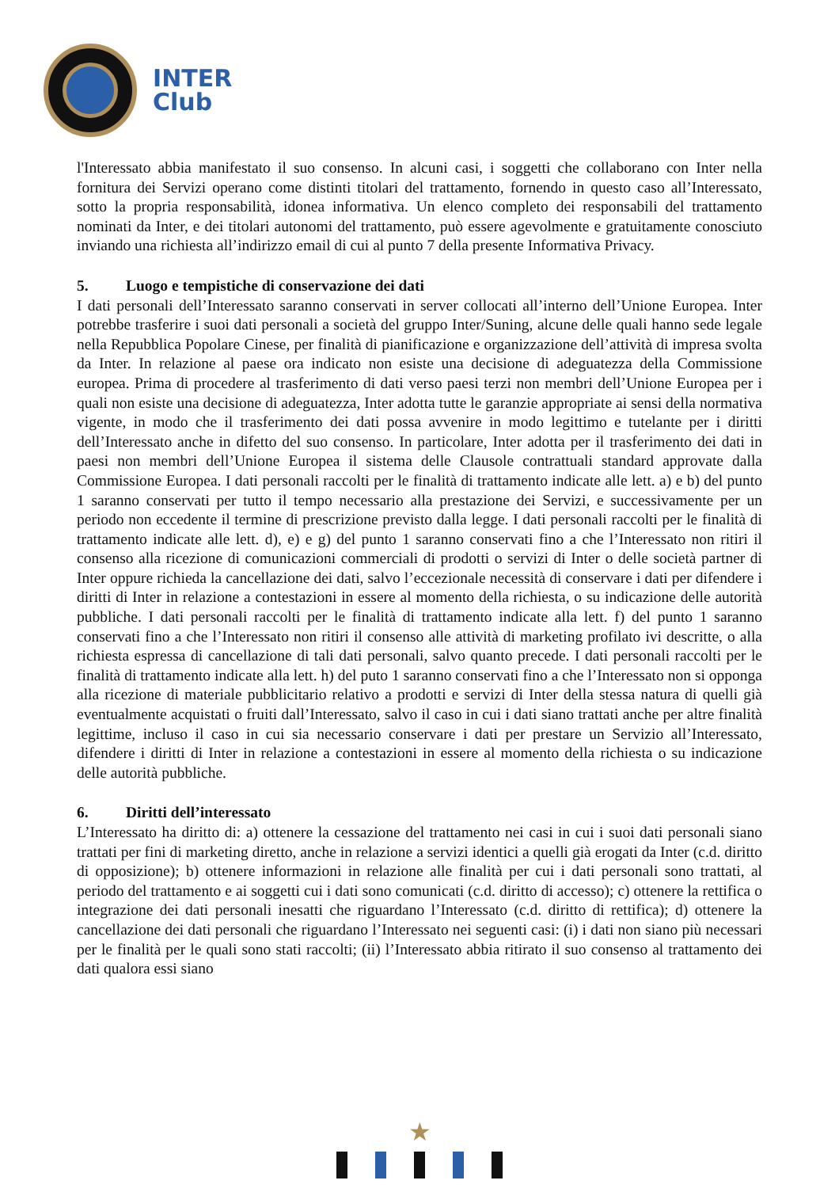INTER
Club
l'Interessato abbia manifestato il suo consenso. In alcuni casi, i soggetti che collaborano con Inter nella fornitura dei Servizi operano come distinti titolari del trattamento, fornendo in questo caso all’Interessato, sotto la propria responsabilità, idonea informativa. Un elenco completo dei responsabili del trattamento nominati da Inter, e dei titolari autonomi del trattamento, può essere agevolmente e gratuitamente conosciuto inviando una richiesta all’indirizzo email di cui al punto 7 della presente Informativa Privacy.
5. Luogo e tempistiche di conservazione dei dati
I dati personali dell’Interessato saranno conservati in server collocati all’interno dell’Unione Europea. Inter potrebbe trasferire i suoi dati personali a società del gruppo Inter/Suning, alcune delle quali hanno sede legale nella Repubblica Popolare Cinese, per finalità di pianificazione e organizzazione dell’attività di impresa svolta da Inter. In relazione al paese ora indicato non esiste una decisione di adeguatezza della Commissione europea. Prima di procedere al trasferimento di dati verso paesi terzi non membri dell’Unione Europea per i quali non esiste una decisione di adeguatezza, Inter adotta tutte le garanzie appropriate ai sensi della normativa vigente, in modo che il trasferimento dei dati possa avvenire in modo legittimo e tutelante per i diritti dell’Interessato anche in difetto del suo consenso. In particolare, Inter adotta per il trasferimento dei dati in paesi non membri dell’Unione Europea il sistema delle Clausole contrattuali standard approvate dalla Commissione Europea. I dati personali raccolti per le finalità di trattamento indicate alle lett. a) e b) del punto 1 saranno conservati per tutto il tempo necessario alla prestazione dei Servizi, e successivamente per un periodo non eccedente il termine di prescrizione previsto dalla legge. I dati personali raccolti per le finalità di trattamento indicate alle lett. d), e) e g) del punto 1 saranno conservati fino a che l’Interessato non ritiri il consenso alla ricezione di comunicazioni commerciali di prodotti o servizi di Inter o delle società partner di Inter oppure richieda la cancellazione dei dati, salvo l’eccezionale necessità di conservare i dati per difendere i diritti di Inter in relazione a contestazioni in essere al momento della richiesta, o su indicazione delle autorità pubbliche. I dati personali raccolti per le finalità di trattamento indicate alla lett. f) del punto 1 saranno conservati fino a che l’Interessato non ritiri il consenso alle attività di marketing profilato ivi descritte, o alla richiesta espressa di cancellazione di tali dati personali, salvo quanto precede. I dati personali raccolti per le finalità di trattamento indicate alla lett. h) del puto 1 saranno conservati fino a che l’Interessato non si opponga alla ricezione di materiale pubblicitario relativo a prodotti e servizi di Inter della stessa natura di quelli già eventualmente acquistati o fruiti dall’Interessato, salvo il caso in cui i dati siano trattati anche per altre finalità legittime, incluso il caso in cui sia necessario conservare i dati per prestare un Servizio all’Interessato, difendere i diritti di Inter in relazione a contestazioni in essere al momento della richiesta o su indicazione delle autorità pubbliche.
6. Diritti dell’interessato
L’Interessato ha diritto di: a) ottenere la cessazione del trattamento nei casi in cui i suoi dati personali siano trattati per fini di marketing diretto, anche in relazione a servizi identici a quelli già erogati da Inter (c.d. diritto di opposizione); b) ottenere informazioni in relazione alle finalità per cui i dati personali sono trattati, al periodo del trattamento e ai soggetti cui i dati sono comunicati (c.d. diritto di accesso); c) ottenere la rettifica o integrazione dei dati personali inesatti che riguardano l’Interessato (c.d. diritto di rettifica); d) ottenere la cancellazione dei dati personali che riguardano l’Interessato nei seguenti casi: (i) i dati non siano più necessari per le finalità per le quali sono stati raccolti; (ii) l’Interessato abbia ritirato il suo consenso al trattamento dei dati qualora essi siano
★